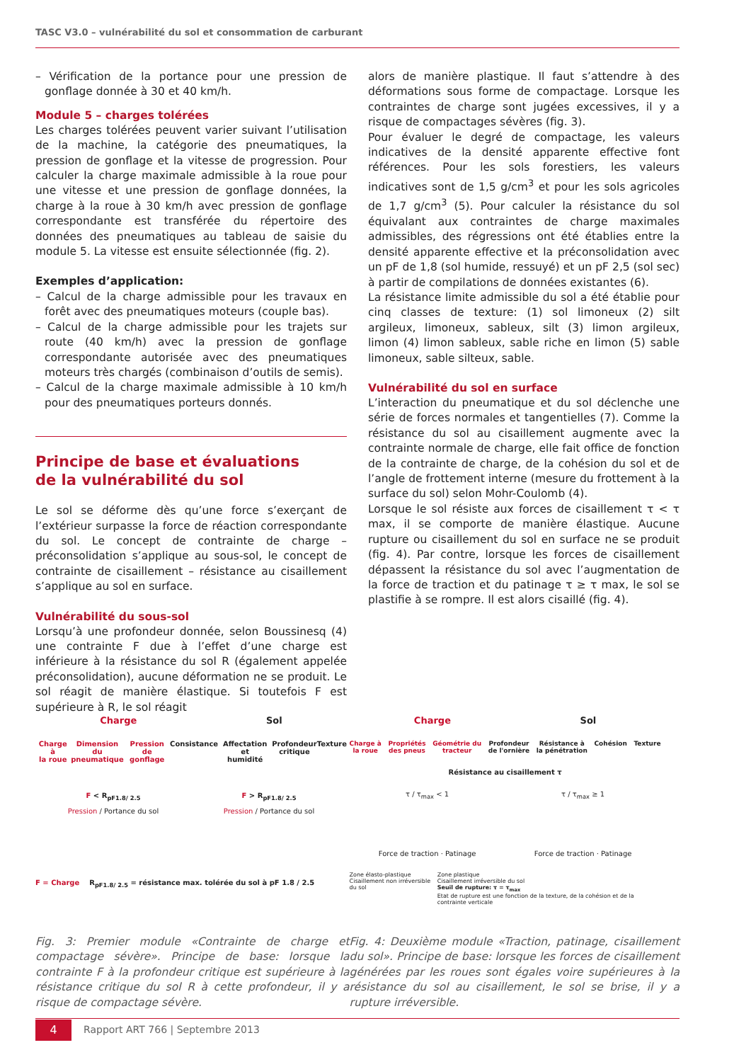TASC V3.0 – vulnérabilité du sol et consommation de carburant
– Vérification de la portance pour une pression de gonflage donnée à 30 et 40 km/h.
Module 5 – charges tolérées
Les charges tolérées peuvent varier suivant l’utilisation de la machine, la catégorie des pneumatiques, la pression de gonflage et la vitesse de progression. Pour calculer la charge maximale admissible à la roue pour une vitesse et une pression de gonflage données, la charge à la roue à 30 km/h avec pression de gonflage correspondante est transférée du répertoire des données des pneumatiques au tableau de saisie du module 5. La vitesse est ensuite sélectionnée (fig. 2).
Exemples d’application:
– Calcul de la charge admissible pour les travaux en forêt avec des pneumatiques moteurs (couple bas).
– Calcul de la charge admissible pour les trajets sur route (40 km/h) avec la pression de gonflage correspondante autorisée avec des pneumatiques moteurs très chargés (combinaison d’outils de semis).
– Calcul de la charge maximale admissible à 10 km/h pour des pneumatiques porteurs donnés.
Principe de base et évaluations
de la vulnérabilité du sol
Le sol se déforme dès qu’une force s’exerçant de l’extérieur surpasse la force de réaction correspondante du sol. Le concept de contrainte de charge – préconsolidation s’applique au sous-sol, le concept de contrainte de cisaillement – résistance au cisaillement s’applique au sol en surface.
Vulnérabilité du sous-sol
Lorsqu’à une profondeur donnée, selon Boussinesq (4) une contrainte F due à l’effet d’une charge est inférieure à la résistance du sol R (également appelée préconsolidation), aucune déformation ne se produit. Le sol réagit de manière élastique. Si toutefois F est supérieure à R, le sol réagit
alors de manière plastique. Il faut s’attendre à des déformations sous forme de compactage. Lorsque les contraintes de charge sont jugées excessives, il y a risque de compactages sévères (fig. 3).
Pour évaluer le degré de compactage, les valeurs indicatives de la densité apparente effective font références. Pour les sols forestiers, les valeurs indicatives sont de 1,5 g/cm<sup>3</sup> et pour les sols agricoles de 1,7 g/cm<sup>3</sup> (5). Pour calculer la résistance du sol équivalant aux contraintes de charge maximales admissibles, des régressions ont été établies entre la densité apparente effective et la préconsolidation avec un pF de 1,8 (sol humide, ressuyé) et un pF 2,5 (sol sec) à partir de compilations de données existantes (6).
La résistance limite admissible du sol a été établie pour cinq classes de texture: (1) sol limoneux (2) silt argileux, limoneux, sableux, silt (3) limon argileux, limon (4) limon sableux, sable riche en limon (5) sable limoneux, sable silteux, sable.
Vulnérabilité du sol en surface
L’interaction du pneumatique et du sol déclenche une série de forces normales et tangentielles (7). Comme la résistance du sol au cisaillement augmente avec la contrainte normale de charge, elle fait office de fonction de la contrainte de charge, de la cohésion du sol et de l’angle de frottement interne (mesure du frottement à la surface du sol) selon Mohr-Coulomb (4).
Lorsque le sol résiste aux forces de cisaillement τ < τ max, il se comporte de manière élastique. Aucune rupture ou cisaillement du sol en surface ne se produit (fig. 4). Par contre, lorsque les forces de cisaillement dépassent la résistance du sol avec l’augmentation de la force de traction et du patinage τ ≥ τ max, le sol se plastifie à se rompre. Il est alors cisaillé (fig. 4).
Charge Sol
Charge à
la roue Dimension du
pneumatique Pression de
gonflage Consistance Affectation et
humidité Profondeur
critique Texture
F < R<sub>pF1.8/ 2.5</sub> F > R<sub>pF1.8/ 2.5</sub>
Pression / Portance du sol Pression / Portance du sol
F = Charge R<sub>pF1.8/ 2.5</sub> = résistance max. tolérée du sol à pF 1.8 / 2.5
Fig. 3: Premier module «Contrainte de charge et compactage sévère». Principe de base: lorsque la contrainte F à la profondeur critique est supérieure à la résistance critique du sol R à cette profondeur, il y a risque de compactage sévère.
Charge Sol
Charge à
la roue Propriétés
des pneus Géométrie du
tracteur Profondeur
de l'ornière Résistance à
la pénétration Cohésion Texture
Résistance au cisaillement τ
τ / τ<sub>max</sub> < 1 τ / τ<sub>max</sub> ≥ 1
Force de traction · Patinage Force de traction · Patinage
Zone élasto-plastique
Cisaillement non irréversible du sol Zone plastique
Cisaillement irréversible du sol
Seuil de rupture: τ = τ<sub>max</sub>
Etat de rupture est une fonction de la texture, de la cohésion et de la contrainte verticale
Fig. 4: Deuxième module «Traction, patinage, cisaillement du sol». Principe de base: lorsque les forces de cisaillement générées par les roues sont égales voire supérieures à la résistance du sol au cisaillement, le sol se brise, il y a rupture irréversible.
4
Rapport ART 766 | Septembre 2013